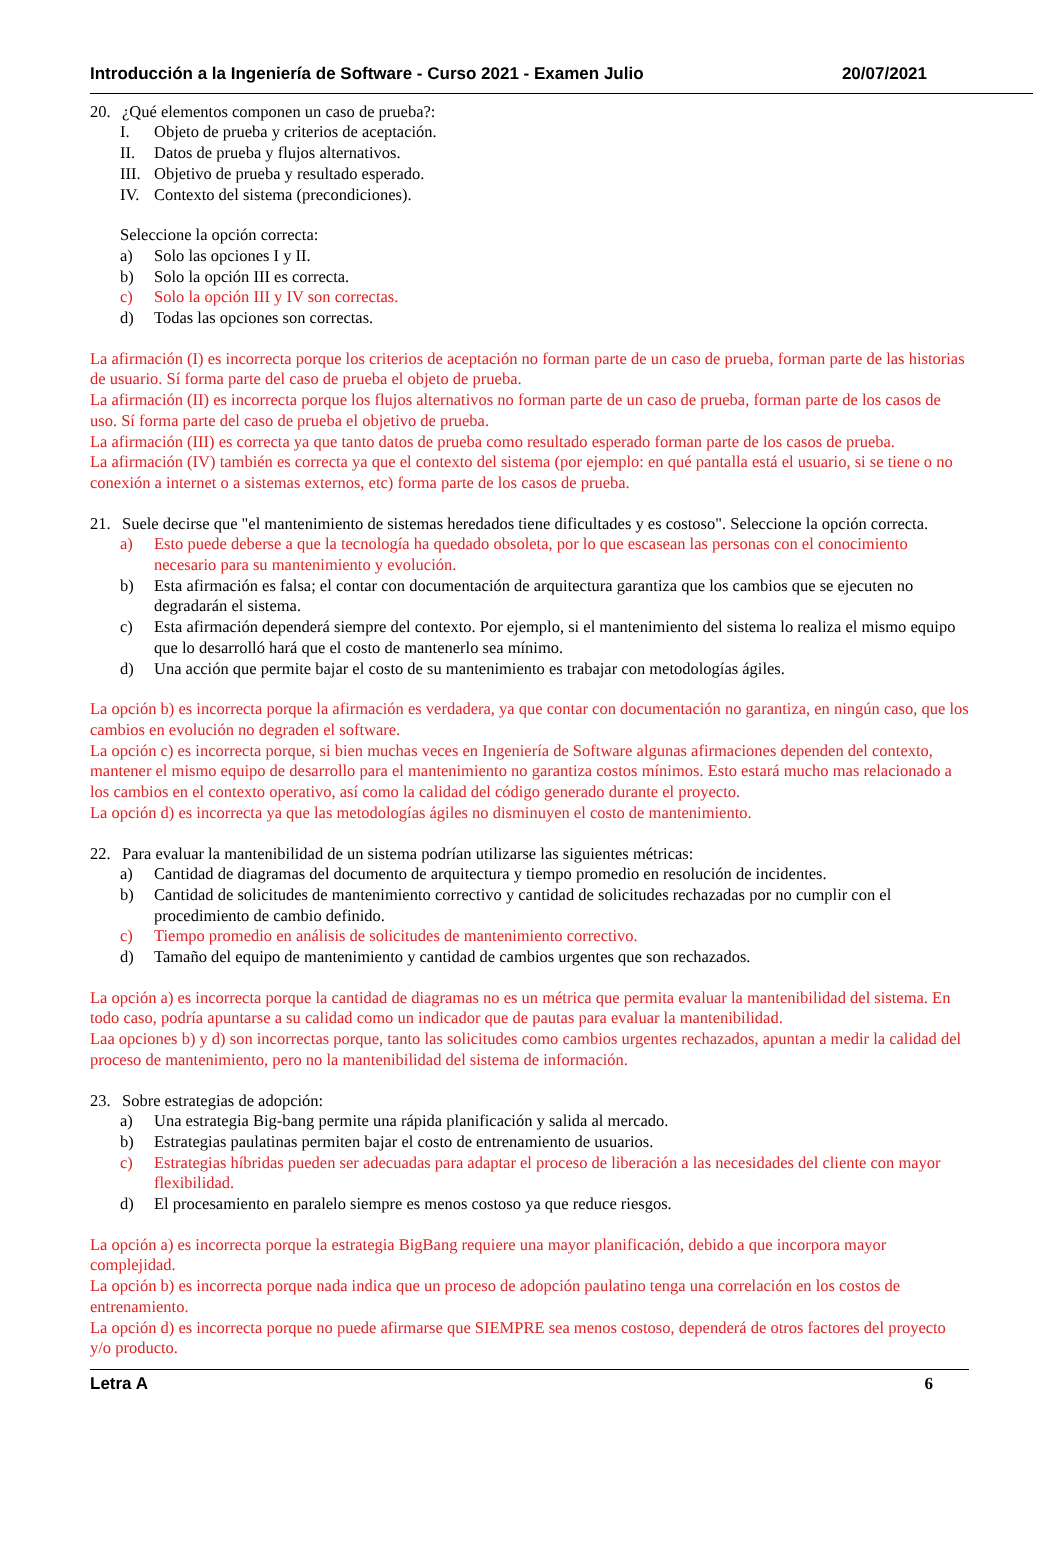Introducción a la Ingeniería de Software - Curso 2021 - Examen Julio 20/07/2021
20. ¿Qué elementos componen un caso de prueba?:
I. Objeto de prueba y criterios de aceptación.
II. Datos de prueba y flujos alternativos.
III. Objetivo de prueba y resultado esperado.
IV. Contexto del sistema (precondiciones).
Seleccione la opción correcta:
a) Solo las opciones I y II.
b) Solo la opción III es correcta.
c) Solo la opción III y IV son correctas.
d) Todas las opciones son correctas.
La afirmación (I) es incorrecta porque los criterios de aceptación no forman parte de un caso de prueba, forman parte de las historias de usuario. Sí forma parte del caso de prueba el objeto de prueba.
La afirmación (II) es incorrecta porque los flujos alternativos no forman parte de un caso de prueba, forman parte de los casos de uso. Sí forma parte del caso de prueba el objetivo de prueba.
La afirmación (III) es correcta ya que tanto datos de prueba como resultado esperado forman parte de los casos de prueba.
La afirmación (IV) también es correcta ya que el contexto del sistema (por ejemplo: en qué pantalla está el usuario, si se tiene o no conexión a internet o a sistemas externos, etc) forma parte de los casos de prueba.
21. Suele decirse que "el mantenimiento de sistemas heredados tiene dificultades y es costoso". Seleccione la opción correcta.
a) Esto puede deberse a que la tecnología ha quedado obsoleta, por lo que escasean las personas con el conocimiento necesario para su mantenimiento y evolución.
b) Esta afirmación es falsa; el contar con documentación de arquitectura garantiza que los cambios que se ejecuten no degradarán el sistema.
c) Esta afirmación dependerá siempre del contexto. Por ejemplo, si el mantenimiento del sistema lo realiza el mismo equipo que lo desarrolló hará que el costo de mantenerlo sea mínimo.
d) Una acción que permite bajar el costo de su mantenimiento es trabajar con metodologías ágiles.
La opción b) es incorrecta porque la afirmación es verdadera, ya que contar con documentación no garantiza, en ningún caso, que los cambios en evolución no degraden el software.
La opción c) es incorrecta porque, si bien muchas veces en Ingeniería de Software algunas afirmaciones dependen del contexto, mantener el mismo equipo de desarrollo para el mantenimiento no garantiza costos mínimos. Esto estará mucho mas relacionado a los cambios en el contexto operativo, así como la calidad del código generado durante el proyecto.
La opción d) es incorrecta ya que las metodologías ágiles no disminuyen el costo de mantenimiento.
22. Para evaluar la mantenibilidad de un sistema podrían utilizarse las siguientes métricas:
a) Cantidad de diagramas del documento de arquitectura y tiempo promedio en resolución de incidentes.
b) Cantidad de solicitudes de mantenimiento correctivo y cantidad de solicitudes rechazadas por no cumplir con el procedimiento de cambio definido.
c) Tiempo promedio en análisis de solicitudes de mantenimiento correctivo.
d) Tamaño del equipo de mantenimiento y cantidad de cambios urgentes que son rechazados.
La opción a) es incorrecta porque la cantidad de diagramas no es un métrica que permita evaluar la mantenibilidad del sistema. En todo caso, podría apuntarse a su calidad como un indicador que de pautas para evaluar la mantenibilidad.
Laa opciones b) y d) son incorrectas porque, tanto las solicitudes como cambios urgentes rechazados, apuntan a medir la calidad del proceso de mantenimiento, pero no la mantenibilidad del sistema de información.
23. Sobre estrategias de adopción:
a) Una estrategia Big-bang permite una rápida planificación y salida al mercado.
b) Estrategias paulatinas permiten bajar el costo de entrenamiento de usuarios.
c) Estrategias híbridas pueden ser adecuadas para adaptar el proceso de liberación a las necesidades del cliente con mayor flexibilidad.
d) El procesamiento en paralelo siempre es menos costoso ya que reduce riesgos.
La opción a) es incorrecta porque la estrategia BigBang requiere una mayor planificación, debido a que incorpora mayor complejidad.
La opción b) es incorrecta porque nada indica que un proceso de adopción paulatino tenga una correlación en los costos de entrenamiento.
La opción d) es incorrecta porque no puede afirmarse que SIEMPRE sea menos costoso, dependerá de otros factores del proyecto y/o producto.
Letra A 6